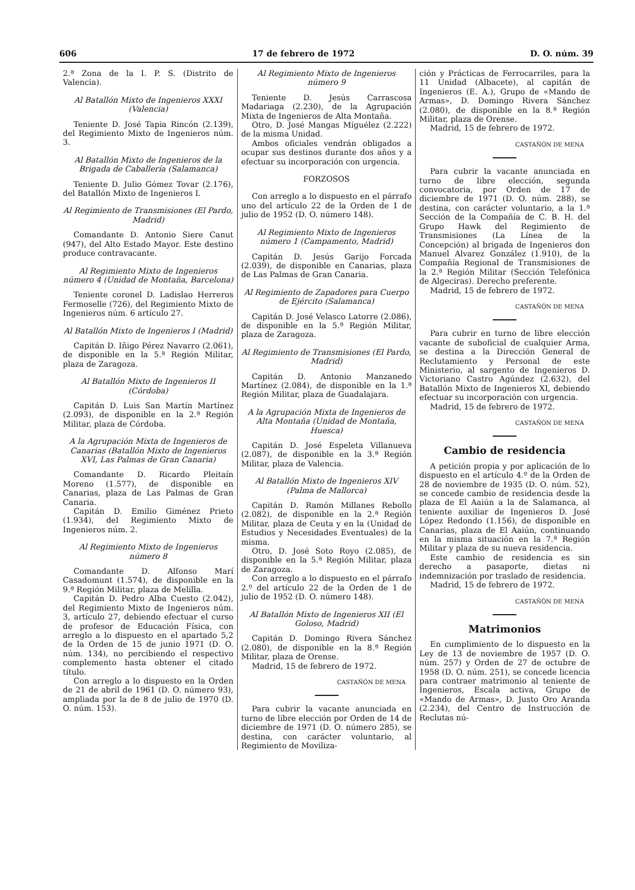606 17 de febrero de 1972 D. O. núm. 39
2.ª Zona de la I. P. S. (Distrito de Valencia).
Al Batallón Mixto de Ingenieros XXXI (Valencia)
Teniente D. José Tapia Rincón (2.139), del Regimiento Mixto de Ingenieros núm. 3.
Al Batallón Mixto de Ingenieros de la Brigada de Caballería (Salamanca)
Teniente D. Julio Gómez Tovar (2.176), del Batallón Mixto de Ingenieros I.
Al Regimiento de Transmisiones (El Pardo, Madrid)
Comandante D. Antonio Siere Canut (947), del Alto Estado Mayor. Este destino produce contravacante.
Al Regimiento Mixto de Ingenieros número 4 (Unidad de Montaña, Barcelona)
Teniente coronel D. Ladislao Herreros Fermoselle (726), del Regimiento Mixto de Ingenieros núm. 6 artículo 27.
Al Batallón Mixto de Ingenieros I (Madrid)
Capitán D. Iñigo Pérez Navarro (2.061), de disponible en la 5.ª Región Militar, plaza de Zaragoza.
Al Batallón Mixto de Ingenieros II (Córdoba)
Capitán D. Luis San Martín Martínez (2.093), de disponible en la 2.ª Región Militar, plaza de Córdoba.
A la Agrupación Mixta de Ingenieros de Canarias (Batallón Mixto de Ingenieros XVI, Las Palmas de Gran Canaria)
Comandante D. Ricardo Pleitaín Moreno (1.577), de disponible en Canarias, plaza de Las Palmas de Gran Canaria.
Capitán D. Emilio Giménez Prieto (1.934), del Regimiento Mixto de Ingenieros núm. 2.
Al Regimiento Mixto de Ingenieros número 8
Comandante D. Alfonso Marí Casadomunt (1.574), de disponible en la 9.ª Región Militar, plaza de Melilla.
Capitán D. Pedro Alba Cuesto (2.042), del Regimiento Mixto de Ingenieros núm. 3, artículo 27, debiendo efectuar el curso de profesor de Educación Física, con arreglo a lo dispuesto en el apartado 5,2 de la Orden de 15 de junio 1971 (D. O. núm. 134), no percibiendo el respectivo complemento hasta obtener el citado título.
Con arreglo a lo dispuesto en la Orden de 21 de abril de 1961 (D. O. número 93), ampliada por la de 8 de julio de 1970 (D. O. núm. 153).
Al Regimiento Mixto de Ingenieros número 9
Teniente D. Jesús Carrascosa Madariaga (2.230), de la Agrupación Mixta de Ingenieros de Alta Montaña.
Otro, D. José Mangas Míguélez (2.222) de la misma Unidad.
Ambos oficiales vendrán obligados a ocupar sus destinos durante dos años y a efectuar su incorporación con urgencia.
FORZOSOS
Con arreglo a lo dispuesto en el párrafo uno del artículo 22 de la Orden de 1 de julio de 1952 (D. O. número 148).
Al Regimiento Mixto de Ingenieros número 1 (Campamento, Madrid)
Capitán D. Jesús Garijo Forcada (2.039), de disponible en Canarias, plaza de Las Palmas de Gran Canaria.
Al Regimiento de Zapadores para Cuerpo de Ejército (Salamanca)
Capitán D. José Velasco Latorre (2.086), de disponible en la 5.ª Región Militar, plaza de Zaragoza.
Al Regimiento de Transmisiones (El Pardo, Madrid)
Capitán D. Antonio Manzanedo Martínez (2.084), de disponible en la 1.ª Región Militar, plaza de Guadalajara.
A la Agrupación Mixta de Ingenieros de Alta Montaña (Unidad de Montaña, Huesca)
Capitán D. José Espeleta Villanueva (2.087), de disponible en la 3.ª Región Militar, plaza de Valencia.
Al Batallón Mixto de Ingenieros XIV (Palma de Mallorca)
Capitán D. Ramón Millanes Rebollo (2.082), de disponible en la 2.ª Región Militar, plaza de Ceuta y en la (Unidad de Estudios y Necesidades Eventuales) de la misma.
Otro, D. José Soto Royo (2.085), de disponible en la 5.ª Región Militar, plaza de Zaragoza.
Con arreglo a lo dispuesto en el párrafo 2.º del artículo 22 de la Orden de 1 de julio de 1952 (D. O. número 148).
Al Batallón Mixto de Ingenieros XII (El Goloso, Madrid)
Capitán D. Domingo Rivera Sánchez (2.080), de disponible en la 8.ª Región Militar, plaza de Orense.
Madrid, 15 de febrero de 1972.
CASTAÑÓN DE MENA
Para cubrir la vacante anunciada en turno de libre elección por Orden de 14 de diciembre de 1971 (D. O. número 285), se destina, con carácter voluntario, al Regimiento de Moviliza-
ción y Prácticas de Ferrocarriles, para la 11 Unidad (Albacete), al capitán de Ingenieros (E. A.), Grupo de «Mando de Armas», D. Domingo Rivera Sánchez (2.080), de disponible en la 8.ª Región Militar, plaza de Orense.
Madrid, 15 de febrero de 1972.
CASTAÑÓN DE MENA
Para cubrir la vacante anunciada en turno de libre elección, segunda convocatoria, por Orden de 17 de diciembre de 1971 (D. O. núm. 288), se destina, con carácter voluntario, a la 1.ª Sección de la Compañía de C. B. H. del Grupo Hawk del Regimiento de Transmisiones (La Línea de la Concepción) al brigada de Ingenieros don Manuel Alvarez González (1.910), de la Compañía Regional de Transmisiones de la 2.ª Región Militar (Sección Telefónica de Algeciras). Derecho preferente.
Madrid, 15 de febrero de 1972.
CASTAÑÓN DE MENA
Para cubrir en turno de libre elección vacante de suboficial de cualquier Arma, se destina a la Dirección General de Reclutamiento y Personal de este Ministerio, al sargento de Ingenieros D. Victoriano Castro Agúndez (2.632), del Batallón Mixto de Ingenieros XI, debiendo efectuar su incorporación con urgencia.
Madrid, 15 de febrero de 1972.
CASTAÑÓN DE MENA
Cambio de residencia
A petición propia y por aplicación de lo dispuesto en el artículo 4.º de la Orden de 28 de noviembre de 1935 (D. O. núm. 52), se concede cambio de residencia desde la plaza de El Aaiún a la de Salamanca, al teniente auxiliar de Ingenieros D. José López Redondo (1.156), de disponible en Canarias, plaza de El Aaiún, continuando en la misma situación en la 7.ª Región Militar y plaza de su nueva residencia.
Este cambio de residencia es sin derecho a pasaporte, dietas ni indemnización por traslado de residencia.
Madrid, 15 de febrero de 1972.
CASTAÑÓN DE MENA
Matrimonios
En cumplimiento de lo dispuesto en la Ley de 13 de noviembre de 1957 (D. O. núm. 257) y Orden de 27 de octubre de 1958 (D. O. núm. 251), se concede licencia para contraer matrimonio al teniente de Ingenieros, Escala activa, Grupo de «Mando de Armas», D. Justo Oro Aranda (2.234), del Centro de Instrucción de Reclutas nú-